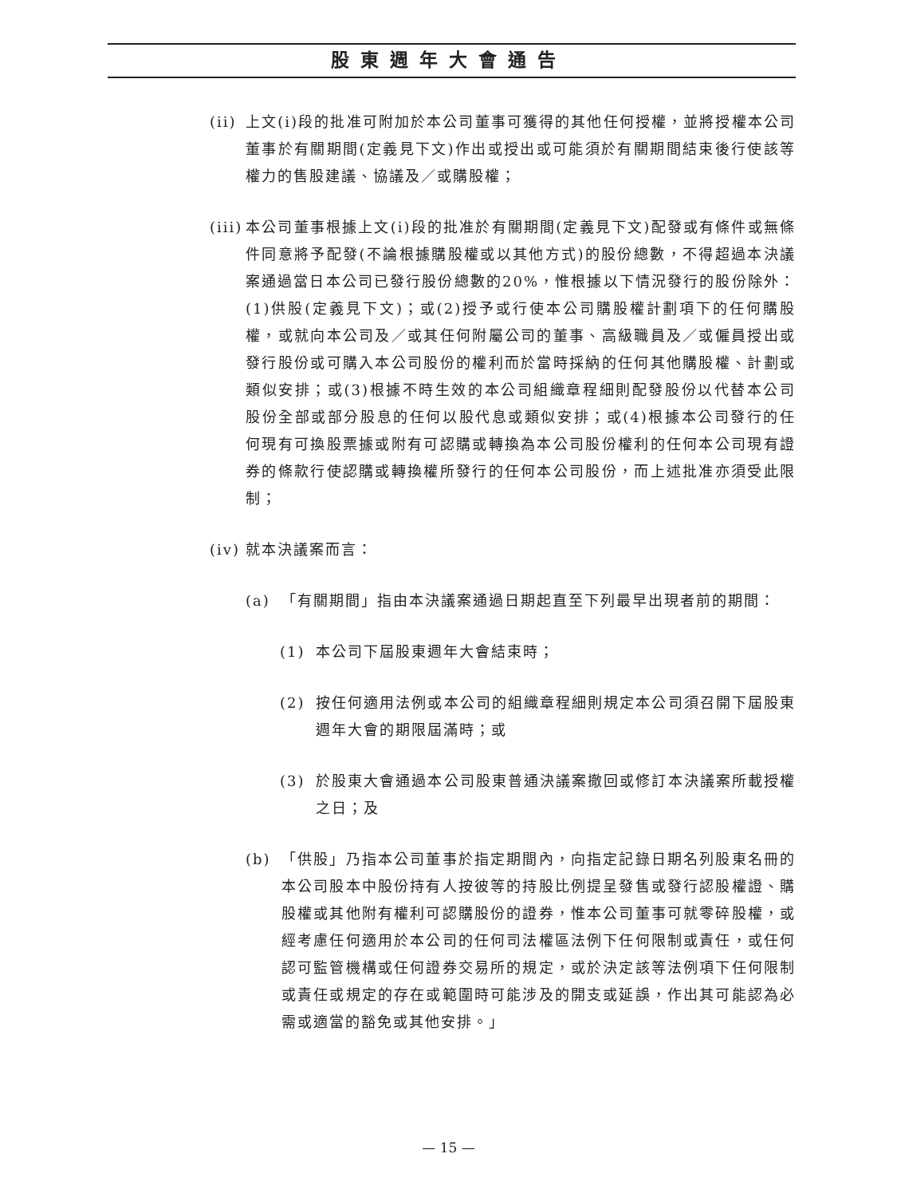股東週年大會通告
(ii) 上文(i)段的批准可附加於本公司董事可獲得的其他任何授權，並將授權本公司董事於有關期間(定義見下文)作出或授出或可能須於有關期間結束後行使該等權力的售股建議、協議及／或購股權；
(iii) 本公司董事根據上文(i)段的批准於有關期間(定義見下文)配發或有條件或無條件同意將予配發(不論根據購股權或以其他方式)的股份總數，不得超過本決議案通過當日本公司已發行股份總數的20%，惟根據以下情況發行的股份除外：(1)供股(定義見下文)；或(2)授予或行使本公司購股權計劃項下的任何購股權，或就向本公司及／或其任何附屬公司的董事、高級職員及／或僱員授出或發行股份或可購入本公司股份的權利而於當時採納的任何其他購股權、計劃或類似安排；或(3)根據不時生效的本公司組織章程細則配發股份以代替本公司股份全部或部分股息的任何以股代息或類似安排；或(4)根據本公司發行的任何現有可換股票據或附有可認購或轉換為本公司股份權利的任何本公司現有證券的條款行使認購或轉換權所發行的任何本公司股份，而上述批准亦須受此限制；
(iv) 就本決議案而言：
(a) 「有關期間」指由本決議案通過日期起直至下列最早出現者前的期間：
(1) 本公司下屆股東週年大會結束時；
(2) 按任何適用法例或本公司的組織章程細則規定本公司須召開下屆股東週年大會的期限屆滿時；或
(3) 於股東大會通過本公司股東普通決議案撤回或修訂本決議案所載授權之日；及
(b) 「供股」乃指本公司董事於指定期間內，向指定記錄日期名列股東名冊的本公司股本中股份持有人按彼等的持股比例提呈發售或發行認股權證、購股權或其他附有權利可認購股份的證券，惟本公司董事可就零碎股權，或經考慮任何適用於本公司的任何司法權區法例下任何限制或責任，或任何認可監管機構或任何證券交易所的規定，或於決定該等法例項下任何限制或責任或規定的存在或範圍時可能涉及的開支或延誤，作出其可能認為必需或適當的豁免或其他安排。」
— 15 —